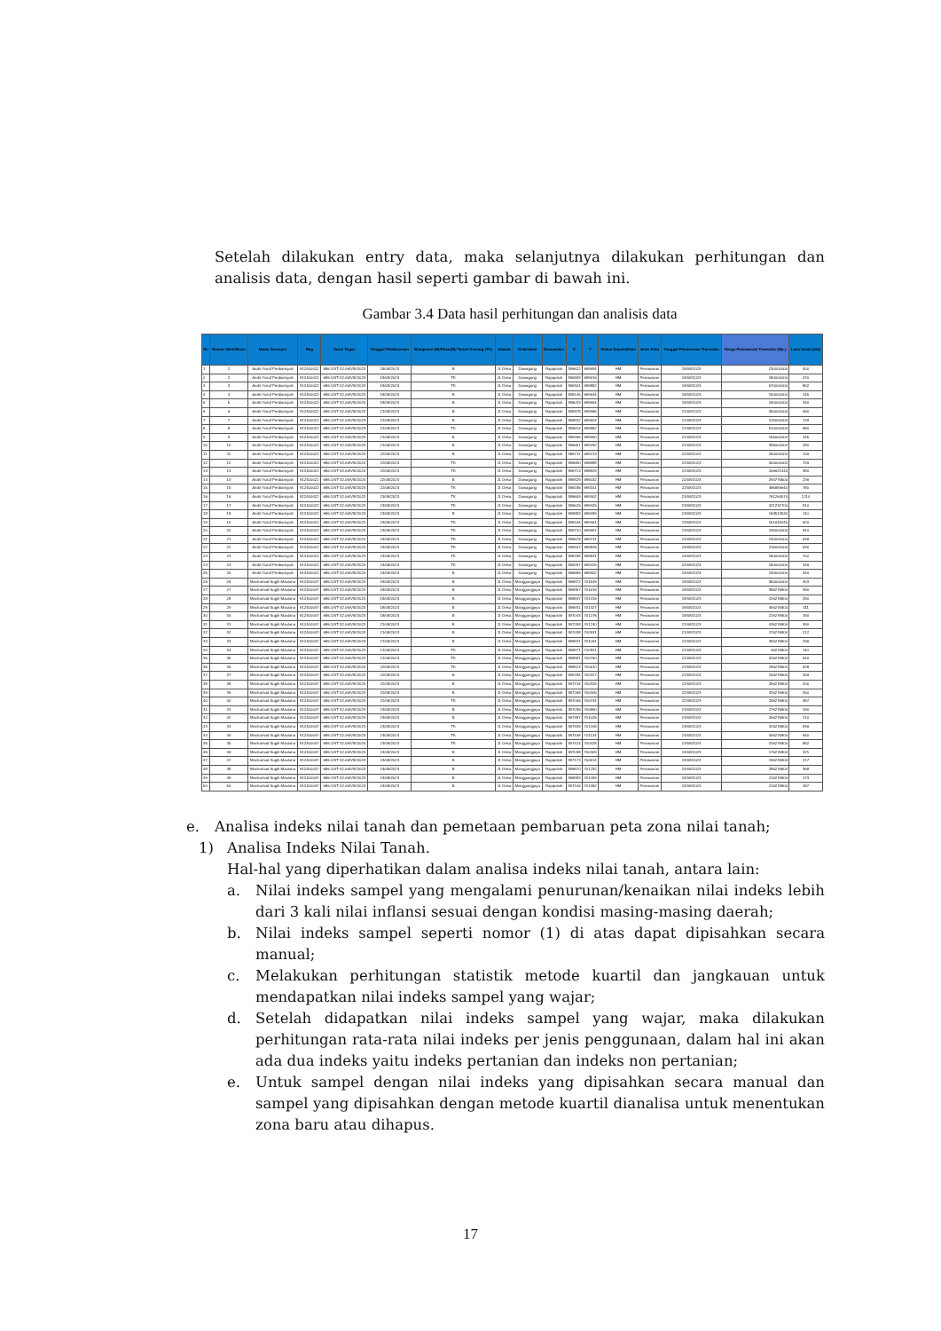Setelah dilakukan entry data, maka selanjutnya dilakukan perhitungan dan analisis data, dengan hasil seperti gambar di bawah ini.
Gambar 3.4 Data hasil perhitungan dan analisis data
| No | Nomor Identifikasi | Nama Surveyor | Reg | Surat Tugas | Tanggal Pelaksanaan | Bangunan (B)/Ruko(R)/ Tanah Kosong (TK) | Alamat | Kelurahan | Kecamatan | X | Y | Status Kepemilikan | Jenis Data | Tanggal Penawaran/ Transaksi | Harga Penawaran/ Transaksi (Rp.) | Luas tanah (m2) |
| --- | --- | --- | --- | --- | --- | --- | --- | --- | --- | --- | --- | --- | --- | --- | --- | --- |
| 1 | 1 | Andri Yusuf Ferdiansyah | 912400022 | 686.1/ST-32.06/VIII/2023 | 18/08/2023 | B | Jl. Desa | Dawagung | Rajapolah | 386622 | 699694 | HM | Penawaran | 18/08/2023 | 230000000 | 400 |
| 2 | 2 | Andri Yusuf Ferdiansyah | 912400022 | 686.1/ST-32.06/VIII/2023 | 18/08/2023 | TK | Jl. Desa | Dawagung | Rajapolah | 386483 | 699616 | HM | Penawaran | 18/08/2023 | 180000000 | 470 |
| 3 | 3 | Andri Yusuf Ferdiansyah | 912400022 | 686.1/ST-32.06/VIII/2023 | 18/08/2023 | TK | Jl. Desa | Dawagung | Rajapolah | 386301 | 699882 | HM | Penawaran | 18/08/2023 | 570000000 | 892 |
| 4 | 4 | Andri Yusuf Ferdiansyah | 912400022 | 686.1/ST-32.06/VIII/2023 | 18/08/2023 | B | Jl. Desa | Dawagung | Rajapolah | 386145 | 699644 | HM | Penawaran | 18/08/2023 | 150000000 | 145 |
| 5 | 5 | Andri Yusuf Ferdiansyah | 912400022 | 686.1/ST-32.06/VIII/2023 | 18/08/2023 | B | Jl. Desa | Dawagung | Rajapolah | 386019 | 699664 | HM | Penawaran | 18/08/2023 | 260000000 | 340 |
| 6 | 6 | Andri Yusuf Ferdiansyah | 912400022 | 686.1/ST-32.06/VIII/2023 | 21/08/2023 | B | Jl. Desa | Dawagung | Rajapolah | 386378 | 699965 | HM | Penawaran | 21/08/2023 | 490000000 | 460 |
| 7 | 7 | Andri Yusuf Ferdiansyah | 912400022 | 686.1/ST-32.06/VIII/2023 | 21/08/2023 | B | Jl. Desa | Dawagung | Rajapolah | 386832 | 699604 | HM | Penawaran | 21/08/2023 | 125000000 | 126 |
| 8 | 8 | Andri Yusuf Ferdiansyah | 912400022 | 686.1/ST-32.06/VIII/2023 | 21/08/2023 | TK | Jl. Desa | Dawagung | Rajapolah | 386614 | 699882 | HM | Penawaran | 21/08/2023 | 510000000 | 680 |
| 9 | 9 | Andri Yusuf Ferdiansyah | 912400022 | 686.1/ST-32.06/VIII/2023 | 21/08/2023 | B | Jl. Desa | Dawagung | Rajapolah | 386365 | 699990 | HM | Penawaran | 21/08/2023 | 155000000 | 145 |
| 10 | 10 | Andri Yusuf Ferdiansyah | 912400022 | 686.1/ST-32.06/VIII/2023 | 21/08/2023 | B | Jl. Desa | Dawagung | Rajapolah | 386651 | 699292 | HM | Penawaran | 21/08/2023 | 395000000 | 280 |
| 11 | 11 | Andri Yusuf Ferdiansyah | 912400022 | 686.1/ST-32.06/VIII/2023 | 22/08/2023 | B | Jl. Desa | Dawagung | Rajapolah | 386711 | 699213 | HM | Penawaran | 22/08/2023 | 250000000 | 126 |
| 12 | 12 | Andri Yusuf Ferdiansyah | 912400022 | 686.1/ST-32.06/VIII/2023 | 22/08/2023 | TK | Jl. Desa | Dawagung | Rajapolah | 386680 | 698888 | HM | Penawaran | 22/08/2023 | 300000000 | 726 |
| 13 | 13 | Andri Yusuf Ferdiansyah | 912400022 | 686.1/ST-32.06/VIII/2023 | 22/08/2023 | TK | Jl. Desa | Dawagung | Rajapolah | 386713 | 698829 | HM | Penawaran | 22/08/2023 | 266621440 | 380 |
| 14 | 14 | Andri Yusuf Ferdiansyah | 912400022 | 686.1/ST-32.06/VIII/2023 | 22/08/2023 | B | Jl. Desa | Dawagung | Rajapolah | 386329 | 699032 | HM | Penawaran | 22/08/2023 | 294776500 | 236 |
| 15 | 15 | Andri Yusuf Ferdiansyah | 912400022 | 686.1/ST-32.06/VIII/2023 | 22/08/2023 | TK | Jl. Desa | Dawagung | Rajapolah | 386186 | 699151 | HM | Penawaran | 22/08/2023 | 485659640 | 780 |
| 16 | 16 | Andri Yusuf Ferdiansyah | 912400022 | 686.1/ST-32.06/VIII/2023 | 23/08/2023 | TK | Jl. Desa | Dawagung | Rajapolah | 386609 | 699302 | HM | Penawaran | 23/08/2023 | 761264570 | 1210 |
| 17 | 17 | Andri Yusuf Ferdiansyah | 912400022 | 686.1/ST-32.06/VIII/2023 | 23/08/2023 | TK | Jl. Desa | Dawagung | Rajapolah | 386626 | 699426 | HM | Penawaran | 23/08/2023 | 421232700 | 810 |
| 18 | 18 | Andri Yusuf Ferdiansyah | 912400022 | 686.1/ST-32.06/VIII/2023 | 23/08/2023 | B | Jl. Desa | Dawagung | Rajapolah | 386883 | 699499 | HM | Penawaran | 23/08/2023 | 163513530 | 110 |
| 19 | 19 | Andri Yusuf Ferdiansyah | 912400022 | 686.1/ST-32.06/VIII/2023 | 23/08/2023 | TK | Jl. Desa | Dawagung | Rajapolah | 386164 | 699461 | HM | Penawaran | 23/08/2023 | 151615040 | 620 |
| 20 | 20 | Andri Yusuf Ferdiansyah | 912400022 | 686.1/ST-32.06/VIII/2023 | 23/08/2023 | TK | Jl. Desa | Dawagung | Rajapolah | 386710 | 699667 | HM | Penawaran | 23/08/2023 | 245000000 | 610 |
| 21 | 21 | Andri Yusuf Ferdiansyah | 912400022 | 686.1/ST-32.06/VIII/2023 | 24/08/2023 | TK | Jl. Desa | Dawagung | Rajapolah | 386678 | 699741 | HM | Penawaran | 24/08/2023 | 240000000 | 636 |
| 22 | 22 | Andri Yusuf Ferdiansyah | 912400022 | 686.1/ST-32.06/VIII/2023 | 24/08/2023 | TK | Jl. Desa | Dawagung | Rajapolah | 386467 | 699826 | HM | Penawaran | 24/08/2023 | 215000000 | 630 |
| 23 | 23 | Andri Yusuf Ferdiansyah | 912400022 | 686.1/ST-32.06/VIII/2023 | 24/08/2023 | TK | Jl. Desa | Dawagung | Rajapolah | 386768 | 699831 | HM | Penawaran | 24/08/2023 | 180000000 | 702 |
| 24 | 24 | Andri Yusuf Ferdiansyah | 912400022 | 686.1/ST-32.06/VIII/2023 | 24/08/2023 | TK | Jl. Desa | Dawagung | Rajapolah | 386287 | 699429 | HM | Penawaran | 24/08/2023 | 150000000 | 346 |
| 25 | 25 | Andri Yusuf Ferdiansyah | 912400022 | 686.1/ST-32.06/VIII/2023 | 24/08/2023 | B | Jl. Desa | Dawagung | Rajapolah | 386689 | 699302 | HM | Penawaran | 24/08/2023 | 230000000 | 340 |
| 26 | 26 | Mochamad Sugih Maulana | 912400047 | 686.1/ST-32.06/VIII/2023 | 18/08/2023 | B | Jl. Desa | Manggungjaya | Rajapolah | 386872 | 701549 | HM | Penawaran | 18/08/2023 | 350000000 | 303 |
| 27 | 27 | Mochamad Sugih Maulana | 912400047 | 686.1/ST-32.06/VIII/2023 | 18/08/2023 | B | Jl. Desa | Manggungjaya | Rajapolah | 386957 | 701616 | HM | Penawaran | 18/08/2023 | 386276800 | 390 |
| 28 | 28 | Mochamad Sugih Maulana | 912400047 | 686.1/ST-32.06/VIII/2023 | 18/08/2023 | B | Jl. Desa | Manggungjaya | Rajapolah | 386847 | 701416 | HM | Penawaran | 18/08/2023 | 416276800 | 280 |
| 29 | 29 | Mochamad Sugih Maulana | 912400047 | 686.1/ST-32.06/VIII/2023 | 18/08/2023 | B | Jl. Desa | Manggungjaya | Rajapolah | 386931 | 701427 | HM | Penawaran | 18/08/2023 | 456276800 | 311 |
| 30 | 30 | Mochamad Sugih Maulana | 912400047 | 686.1/ST-32.06/VIII/2023 | 18/08/2023 | B | Jl. Desa | Manggungjaya | Rajapolah | 387043 | 701276 | HM | Penawaran | 18/08/2023 | 216276800 | 190 |
| 31 | 31 | Mochamad Sugih Maulana | 912400047 | 686.1/ST-32.06/VIII/2023 | 21/08/2023 | B | Jl. Desa | Manggungjaya | Rajapolah | 387258 | 701240 | HM | Penawaran | 21/08/2023 | 436276800 | 390 |
| 32 | 32 | Mochamad Sugih Maulana | 912400047 | 686.1/ST-32.06/VIII/2023 | 21/08/2023 | B | Jl. Desa | Manggungjaya | Rajapolah | 387038 | 700931 | HM | Penawaran | 21/08/2023 | 276276800 | 212 |
| 33 | 33 | Mochamad Sugih Maulana | 912400047 | 686.1/ST-32.06/VIII/2023 | 21/08/2023 | B | Jl. Desa | Manggungjaya | Rajapolah | 386831 | 701061 | HM | Penawaran | 21/08/2023 | 356276800 | 296 |
| 34 | 34 | Mochamad Sugih Maulana | 912400047 | 686.1/ST-32.06/VIII/2023 | 21/08/2023 | TK | Jl. Desa | Manggungjaya | Rajapolah | 386871 | 700911 | HM | Penawaran | 21/08/2023 | 46276800 | 110 |
| 35 | 35 | Mochamad Sugih Maulana | 912400047 | 686.1/ST-32.06/VIII/2023 | 21/08/2023 | TK | Jl. Desa | Manggungjaya | Rajapolah | 386881 | 700760 | HM | Penawaran | 21/08/2023 | 316276800 | 540 |
| 36 | 36 | Mochamad Sugih Maulana | 912400047 | 686.1/ST-32.06/VIII/2023 | 22/08/2023 | TK | Jl. Desa | Manggungjaya | Rajapolah | 386823 | 700610 | HM | Penawaran | 22/08/2023 | 186276800 | 628 |
| 37 | 37 | Mochamad Sugih Maulana | 912400047 | 686.1/ST-32.06/VIII/2023 | 22/08/2023 | B | Jl. Desa | Manggungjaya | Rajapolah | 386784 | 700327 | HM | Penawaran | 22/08/2023 | 156276800 | 256 |
| 38 | 38 | Mochamad Sugih Maulana | 912400047 | 686.1/ST-32.06/VIII/2023 | 22/08/2023 | B | Jl. Desa | Manggungjaya | Rajapolah | 387134 | 700326 | HM | Penawaran | 22/08/2023 | 256276800 | 200 |
| 39 | 39 | Mochamad Sugih Maulana | 912400047 | 686.1/ST-32.06/VIII/2023 | 22/08/2023 | B | Jl. Desa | Manggungjaya | Rajapolah | 387268 | 700409 | HM | Penawaran | 22/08/2023 | 316276800 | 250 |
| 40 | 40 | Mochamad Sugih Maulana | 912400047 | 686.1/ST-32.06/VIII/2023 | 22/08/2023 | TK | Jl. Desa | Manggungjaya | Rajapolah | 387006 | 700734 | HM | Penawaran | 22/08/2023 | 286276800 | 487 |
| 41 | 41 | Mochamad Sugih Maulana | 912400047 | 686.1/ST-32.06/VIII/2023 | 23/08/2023 | B | Jl. Desa | Manggungjaya | Rajapolah | 387036 | 700860 | HM | Penawaran | 23/08/2023 | 276276800 | 290 |
| 42 | 42 | Mochamad Sugih Maulana | 912400047 | 686.1/ST-32.06/VIII/2023 | 23/08/2023 | B | Jl. Desa | Manggungjaya | Rajapolah | 387387 | 701026 | HM | Penawaran | 23/08/2023 | 256276800 | 210 |
| 43 | 43 | Mochamad Sugih Maulana | 912400047 | 686.1/ST-32.06/VIII/2023 | 23/08/2023 | TK | Jl. Desa | Manggungjaya | Rajapolah | 387339 | 701206 | HM | Penawaran | 23/08/2023 | 326276800 | 836 |
| 44 | 44 | Mochamad Sugih Maulana | 912400047 | 686.1/ST-32.06/VIII/2023 | 23/08/2023 | TK | Jl. Desa | Manggungjaya | Rajapolah | 387448 | 701134 | HM | Penawaran | 23/08/2023 | 346276800 | 640 |
| 45 | 45 | Mochamad Sugih Maulana | 912400047 | 686.1/ST-32.06/VIII/2023 | 23/08/2023 | TK | Jl. Desa | Manggungjaya | Rajapolah | 387424 | 700328 | HM | Penawaran | 23/08/2023 | 316276800 | 862 |
| 46 | 46 | Mochamad Sugih Maulana | 912400047 | 686.1/ST-32.06/VIII/2023 | 24/08/2023 | B | Jl. Desa | Manggungjaya | Rajapolah | 387038 | 700409 | HM | Penawaran | 24/08/2023 | 176276800 | 321 |
| 47 | 47 | Mochamad Sugih Maulana | 912400047 | 686.1/ST-32.06/VIII/2023 | 24/08/2023 | B | Jl. Desa | Manggungjaya | Rajapolah | 387173 | 700514 | HM | Penawaran | 24/08/2023 | 196276800 | 217 |
| 48 | 48 | Mochamad Sugih Maulana | 912400047 | 686.1/ST-32.06/VIII/2023 | 24/08/2023 | B | Jl. Desa | Manggungjaya | Rajapolah | 386870 | 701292 | HM | Penawaran | 24/08/2023 | 286276800 | 368 |
| 49 | 49 | Mochamad Sugih Maulana | 912400047 | 686.1/ST-32.06/VIII/2023 | 24/08/2023 | B | Jl. Desa | Manggungjaya | Rajapolah | 386983 | 701496 | HM | Penawaran | 24/08/2023 | 216276800 | 173 |
| 50 | 50 | Mochamad Sugih Maulana | 912400047 | 686.1/ST-32.06/VIII/2023 | 24/08/2023 | B | Jl. Desa | Manggungjaya | Rajapolah | 387106 | 701382 | HM | Penawaran | 24/08/2023 | 216276800 | 187 |
e. Analisa indeks nilai tanah dan pemetaan pembaruan peta zona nilai tanah;
1) Analisa Indeks Nilai Tanah.
Hal-hal yang diperhatikan dalam analisa indeks nilai tanah, antara lain:
a. Nilai indeks sampel yang mengalami penurunan/kenaikan nilai indeks lebih dari 3 kali nilai inflansi sesuai dengan kondisi masing-masing daerah;
b. Nilai indeks sampel seperti nomor (1) di atas dapat dipisahkan secara manual;
c. Melakukan perhitungan statistik metode kuartil dan jangkauan untuk mendapatkan nilai indeks sampel yang wajar;
d. Setelah didapatkan nilai indeks sampel yang wajar, maka dilakukan perhitungan rata-rata nilai indeks per jenis penggunaan, dalam hal ini akan ada dua indeks yaitu indeks pertanian dan indeks non pertanian;
e. Untuk sampel dengan nilai indeks yang dipisahkan secara manual dan sampel yang dipisahkan dengan metode kuartil dianalisa untuk menentukan zona baru atau dihapus.
17